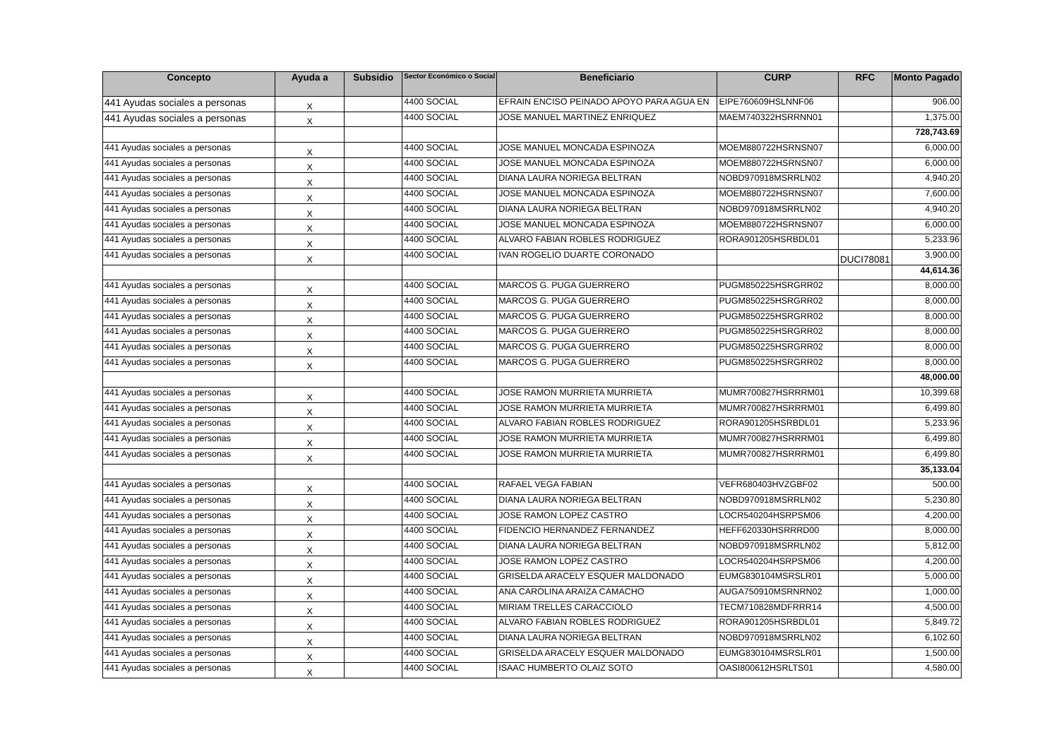| Concepto | Ayuda a | Subsidio | Sector Económico o Social | Beneficiario | CURP | RFC | Monto Pagado |
| --- | --- | --- | --- | --- | --- | --- | --- |
| 441 Ayudas sociales a personas | X | | 4400 SOCIAL | EFRAIN ENCISO PEINADO APOYO PARA AGUA EN | EIPE760609HSLNNF06 | | 906.00 |
| 441 Ayudas sociales a personas | X | | 4400 SOCIAL | JOSE MANUEL MARTINEZ ENRIQUEZ | MAEM740322HSRRNN01 | | 1,375.00 |
| | | | | | | | 728,743.69 |
| 441 Ayudas sociales a personas | X | | 4400 SOCIAL | JOSE MANUEL MONCADA ESPINOZA | MOEM880722HSRNSN07 | | 6,000.00 |
| 441 Ayudas sociales a personas | X | | 4400 SOCIAL | JOSE MANUEL MONCADA ESPINOZA | MOEM880722HSRNSN07 | | 6,000.00 |
| 441 Ayudas sociales a personas | X | | 4400 SOCIAL | DIANA LAURA NORIEGA BELTRAN | NOBD970918MSRRLN02 | | 4,940.20 |
| 441 Ayudas sociales a personas | X | | 4400 SOCIAL | JOSE MANUEL MONCADA ESPINOZA | MOEM880722HSRNSN07 | | 7,600.00 |
| 441 Ayudas sociales a personas | X | | 4400 SOCIAL | DIANA LAURA NORIEGA BELTRAN | NOBD970918MSRRLN02 | | 4,940.20 |
| 441 Ayudas sociales a personas | X | | 4400 SOCIAL | JOSE MANUEL MONCADA ESPINOZA | MOEM880722HSRNSN07 | | 6,000.00 |
| 441 Ayudas sociales a personas | X | | 4400 SOCIAL | ALVARO FABIAN ROBLES RODRIGUEZ | RORA901205HSRBDL01 | | 5,233.96 |
| 441 Ayudas sociales a personas | X | | 4400 SOCIAL | IVAN ROGELIO DUARTE CORONADO | | DUCI78081 | 3,900.00 |
| | | | | | | | 44,614.36 |
| 441 Ayudas sociales a personas | X | | 4400 SOCIAL | MARCOS G. PUGA GUERRERO | PUGM850225HSRGRR02 | | 8,000.00 |
| 441 Ayudas sociales a personas | X | | 4400 SOCIAL | MARCOS G. PUGA GUERRERO | PUGM850225HSRGRR02 | | 8,000.00 |
| 441 Ayudas sociales a personas | X | | 4400 SOCIAL | MARCOS G. PUGA GUERRERO | PUGM850225HSRGRR02 | | 8,000.00 |
| 441 Ayudas sociales a personas | X | | 4400 SOCIAL | MARCOS G. PUGA GUERRERO | PUGM850225HSRGRR02 | | 8,000.00 |
| 441 Ayudas sociales a personas | X | | 4400 SOCIAL | MARCOS G. PUGA GUERRERO | PUGM850225HSRGRR02 | | 8,000.00 |
| 441 Ayudas sociales a personas | X | | 4400 SOCIAL | MARCOS G. PUGA GUERRERO | PUGM850225HSRGRR02 | | 8,000.00 |
| | | | | | | | 48,000.00 |
| 441 Ayudas sociales a personas | X | | 4400 SOCIAL | JOSE RAMON MURRIETA MURRIETA | MUMR700827HSRRRM01 | | 10,399.68 |
| 441 Ayudas sociales a personas | X | | 4400 SOCIAL | JOSE RAMON MURRIETA MURRIETA | MUMR700827HSRRRM01 | | 6,499.80 |
| 441 Ayudas sociales a personas | X | | 4400 SOCIAL | ALVARO FABIAN ROBLES RODRIGUEZ | RORA901205HSRBDL01 | | 5,233.96 |
| 441 Ayudas sociales a personas | X | | 4400 SOCIAL | JOSE RAMON MURRIETA MURRIETA | MUMR700827HSRRRM01 | | 6,499.80 |
| 441 Ayudas sociales a personas | X | | 4400 SOCIAL | JOSE RAMON MURRIETA MURRIETA | MUMR700827HSRRRM01 | | 6,499.80 |
| | | | | | | | 35,133.04 |
| 441 Ayudas sociales a personas | X | | 4400 SOCIAL | RAFAEL VEGA FABIAN | VEFR680403HVZGBF02 | | 500.00 |
| 441 Ayudas sociales a personas | X | | 4400 SOCIAL | DIANA LAURA NORIEGA BELTRAN | NOBD970918MSRRLN02 | | 5,230.80 |
| 441 Ayudas sociales a personas | X | | 4400 SOCIAL | JOSE RAMON LOPEZ CASTRO | LOCR540204HSRPSM06 | | 4,200.00 |
| 441 Ayudas sociales a personas | X | | 4400 SOCIAL | FIDENCIO HERNANDEZ FERNANDEZ | HEFF620330HSRRRD00 | | 8,000.00 |
| 441 Ayudas sociales a personas | X | | 4400 SOCIAL | DIANA LAURA NORIEGA BELTRAN | NOBD970918MSRRLN02 | | 5,812.00 |
| 441 Ayudas sociales a personas | X | | 4400 SOCIAL | JOSE RAMON LOPEZ CASTRO | LOCR540204HSRPSM06 | | 4,200.00 |
| 441 Ayudas sociales a personas | X | | 4400 SOCIAL | GRISELDA ARACELY ESQUER MALDONADO | EUMG830104MSRSLR01 | | 5,000.00 |
| 441 Ayudas sociales a personas | X | | 4400 SOCIAL | ANA CAROLINA ARAIZA CAMACHO | AUGA750910MSRNRN02 | | 1,000.00 |
| 441 Ayudas sociales a personas | X | | 4400 SOCIAL | MIRIAM TRELLES CARACCIOLO | TECM710828MDFRRR14 | | 4,500.00 |
| 441 Ayudas sociales a personas | X | | 4400 SOCIAL | ALVARO FABIAN ROBLES RODRIGUEZ | RORA901205HSRBDL01 | | 5,849.72 |
| 441 Ayudas sociales a personas | X | | 4400 SOCIAL | DIANA LAURA NORIEGA BELTRAN | NOBD970918MSRRLN02 | | 6,102.60 |
| 441 Ayudas sociales a personas | X | | 4400 SOCIAL | GRISELDA ARACELY ESQUER MALDONADO | EUMG830104MSRSLR01 | | 1,500.00 |
| 441 Ayudas sociales a personas | X | | 4400 SOCIAL | ISAAC HUMBERTO OLAIZ SOTO | OASI800612HSRLTS01 | | 4,580.00 |